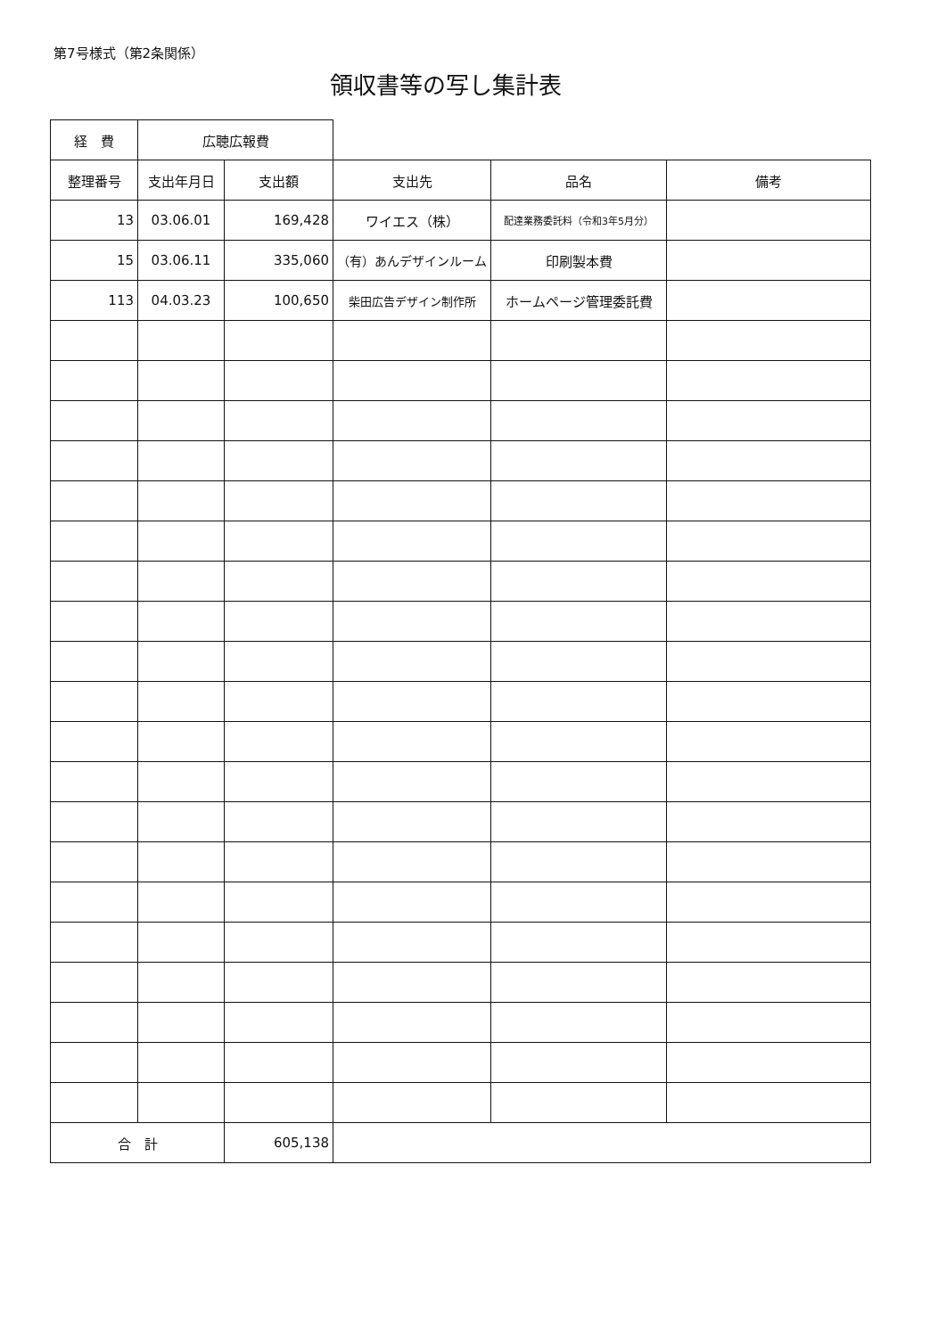第7号様式（第2条関係）
領収書等の写し集計表
| 経 費 | 広聴広報費 | | | | |
| 整理番号 | 支出年月日 | 支出額 | 支出先 | 品名 | 備考 |
| 13 | 03.06.01 | 169,428 | ワイエス（株） | 配達業務委託料（令和3年5月分） | |
| 15 | 03.06.11 | 335,060 | （有）あんデザインルーム | 印刷製本費 | |
| 113 | 04.03.23 | 100,650 | 柴田広告デザイン制作所 | ホームページ管理委託費 | |
| 合 計 | | 605,138 | | | |